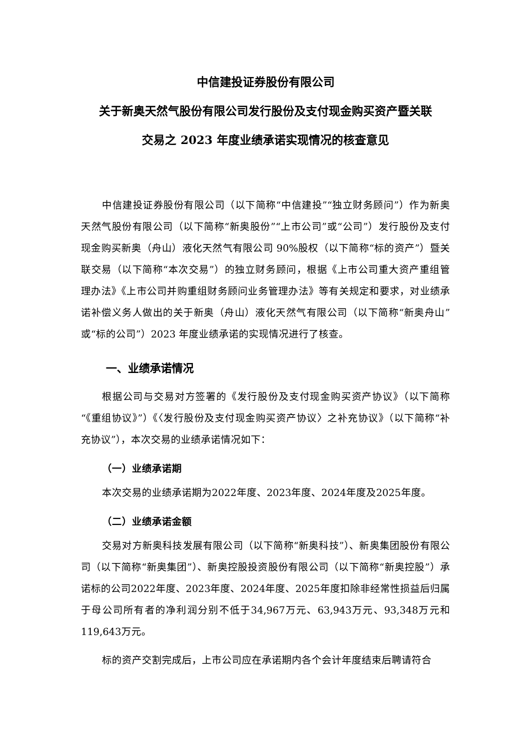中信建投证券股份有限公司
关于新奥天然气股份有限公司发行股份及支付现金购买资产暨关联
交易之 2023 年度业绩承诺实现情况的核查意见
中信建投证券股份有限公司（以下简称“中信建投”“独立财务顾问”）作为新奥天然气股份有限公司（以下简称“新奥股份”“上市公司”或“公司”）发行股份及支付现金购买新奥（舟山）液化天然气有限公司 90%股权（以下简称“标的资产”）暨关联交易（以下简称“本次交易”）的独立财务顾问，根据《上市公司重大资产重组管理办法》《上市公司并购重组财务顾问业务管理办法》等有关规定和要求，对业绩承诺补偿义务人做出的关于新奥（舟山）液化天然气有限公司（以下简称“新奥舟山”或“标的公司”）2023 年度业绩承诺的实现情况进行了核查。
一、业绩承诺情况
根据公司与交易对方签署的《发行股份及支付现金购买资产协议》（以下简称“《重组协议》”）《〈发行股份及支付现金购买资产协议〉之补充协议》（以下简称“补充协议”），本次交易的业绩承诺情况如下：
（一）业绩承诺期
本次交易的业绩承诺期为2022年度、2023年度、2024年度及2025年度。
（二）业绩承诺金额
交易对方新奥科技发展有限公司（以下简称“新奥科技”）、新奥集团股份有限公司（以下简称“新奥集团”）、新奥控股投资股份有限公司（以下简称“新奥控股”）承诺标的公司2022年度、2023年度、2024年度、2025年度扣除非经常性损益后归属于母公司所有者的净利润分别不低于34,967万元、63,943万元、93,348万元和119,643万元。
标的资产交割完成后，上市公司应在承诺期内各个会计年度结束后聘请符合